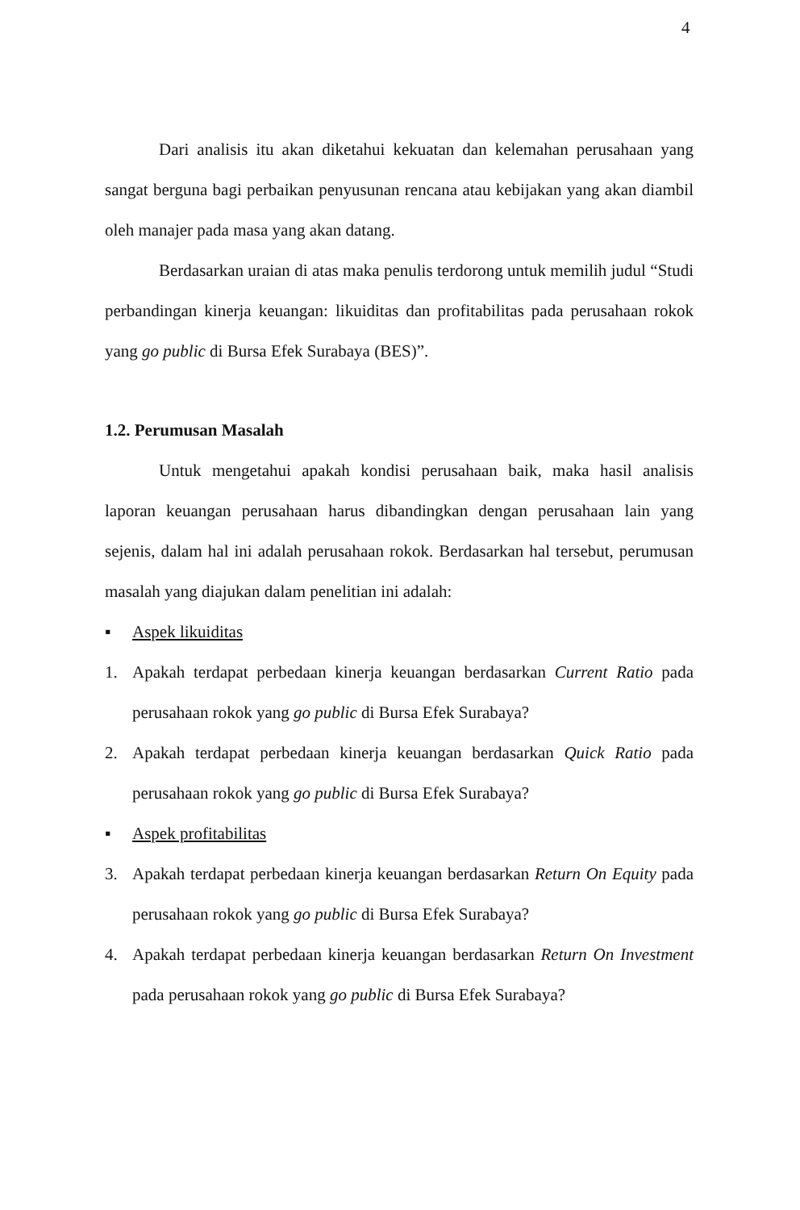4
Dari analisis itu akan diketahui kekuatan dan kelemahan perusahaan yang sangat berguna bagi perbaikan penyusunan rencana atau kebijakan yang akan diambil oleh manajer pada masa yang akan datang.
Berdasarkan uraian di atas maka penulis terdorong untuk memilih judul “Studi perbandingan kinerja keuangan: likuiditas dan profitabilitas pada perusahaan rokok yang go public di Bursa Efek Surabaya (BES)”.
1.2. Perumusan Masalah
Untuk mengetahui apakah kondisi perusahaan baik, maka hasil analisis laporan keuangan perusahaan harus dibandingkan dengan perusahaan lain yang sejenis, dalam hal ini adalah perusahaan rokok. Berdasarkan hal tersebut, perumusan masalah yang diajukan dalam penelitian ini adalah:
▪ Aspek likuiditas
1. Apakah terdapat perbedaan kinerja keuangan berdasarkan Current Ratio pada perusahaan rokok yang go public di Bursa Efek Surabaya?
2. Apakah terdapat perbedaan kinerja keuangan berdasarkan Quick Ratio pada perusahaan rokok yang go public di Bursa Efek Surabaya?
▪ Aspek profitabilitas
3. Apakah terdapat perbedaan kinerja keuangan berdasarkan Return On Equity pada perusahaan rokok yang go public di Bursa Efek Surabaya?
4. Apakah terdapat perbedaan kinerja keuangan berdasarkan Return On Investment pada perusahaan rokok yang go public di Bursa Efek Surabaya?